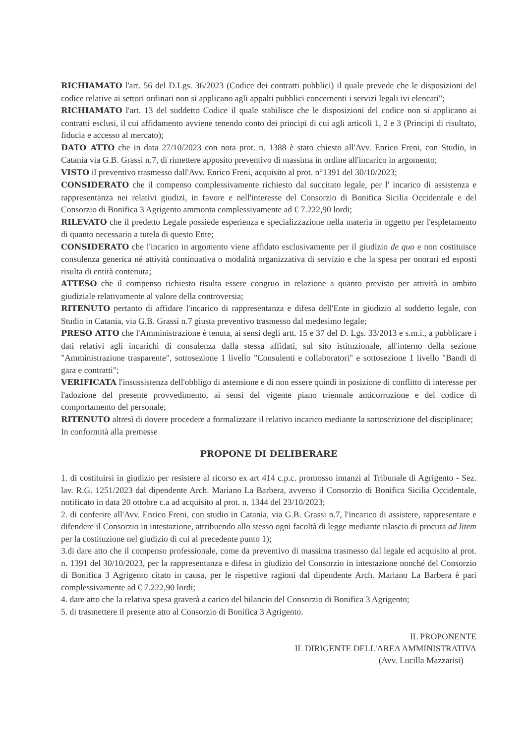RICHIAMATO l'art. 56 del D.Lgs. 36/2023 (Codice dei contratti pubblici) il quale prevede che le disposizioni del codice relative ai settori ordinari non si applicano agli appalti pubblici concernenti i servizi legali ivi elencati";
RICHIAMATO l'art. 13 del suddetto Codice il quale stabilisce che le disposizioni del codice non si applicano ai contratti esclusi, il cui affidamento avviene tenendo conto dei principi di cui agli articoli 1, 2 e 3 (Principi di risultato, fiducia e accesso al mercato);
DATO ATTO che in data 27/10/2023 con nota prot. n. 1388 è stato chiesto all'Avv. Enrico Freni, con Studio, in Catania via G.B. Grassi n.7, di rimettere apposito preventivo di massima in ordine all'incarico in argomento;
VISTO il preventivo trasmesso dall'Avv. Enrico Freni, acquisito al prot. n°1391 del 30/10/2023;
CONSIDERATO che il compenso complessivamente richiesto dal succitato legale, per l' incarico di assistenza e rappresentanza nei relativi giudizi, in favore e nell'interesse del Consorzio di Bonifica Sicilia Occidentale e del Consorzio di Bonifica 3 Agrigento ammonta complessivamente ad € 7.222,90 lordi;
RILEVATO che il predetto Legale possiede esperienza e specializzazione nella materia in oggetto per l'espletamento di quanto necessario a tutela di questo Ente;
CONSIDERATO che l'incarico in argomento viene affidato esclusivamente per il giudizio de quo e non costituisce consulenza generica né attività continuativa o modalità organizzativa di servizio e che la spesa per onorari ed esposti risulta di entità contenuta;
ATTESO che il compenso richiesto risulta essere congruo in relazione a quanto previsto per attività in ambito giudiziale relativamente al valore della controversia;
RITENUTO pertanto di affidare l'incarico di rappresentanza e difesa dell'Ente in giudizio al suddetto legale, con Studio in Catania, via G.B. Grassi n.7 giusta preventivo trasmesso dal medesimo legale;
PRESO ATTO che l'Amministrazione è tenuta, ai sensi degli artt. 15 e 37 del D. Lgs. 33/2013 e s.m.i., a pubblicare i dati relativi agli incarichi di consulenza dalla stessa affidati, sul sito istituzionale, all'interno della sezione "Amministrazione trasparente", sottosezione 1 livello "Consulenti e collaboratori" e sottosezione 1 livello "Bandi di gara e contratti";
VERIFICATA l'insussistenza dell'obbligo di astensione e di non essere quindi in posizione di conflitto di interesse per l'adozione del presente provvedimento, ai sensi del vigente piano triennale anticorruzione e del codice di comportamento del personale;
RITENUTO altresì di dovere procedere a formalizzare il relativo incarico mediante la sottoscrizione del disciplinare;
In conformità alla premesse
PROPONE DI DELIBERARE
1. di costituirsi in giudizio per resistere al ricorso ex art 414 c.p.c. promosso innanzi al Tribunale di Agrigento - Sez. lav. R.G. 1251/2023 dal dipendente Arch. Mariano La Barbera, avverso il Consorzio di Bonifica Sicilia Occidentale, notificato in data 20 ottobre c.a ad acquisito al prot. n. 1344 del 23/10/2023;
2. di conferire all'Avv. Enrico Freni, con studio in Catania, via G.B. Grassi n.7, l'incarico di assistere, rappresentare e difendere il Consorzio in intestazione, attribuendo allo stesso ogni facoltà di legge mediante rilascio di procura ad litem per la costituzione nel giudizio di cui al precedente punto 1);
3.di dare atto che il compenso professionale, come da preventivo di massima trasmesso dal legale ed acquisito al prot. n. 1391 del 30/10/2023, per la rappresentanza e difesa in giudizio del Consorzio in intestazione nonché del Consorzio di Bonifica 3 Agrigento citato in causa, per le rispettive ragioni dal dipendente Arch. Mariano La Barbera è pari complessivamente ad € 7.222,90 lordi;
4. dare atto che la relativa spesa graverà a carico del bilancio del Consorzio di Bonifica 3 Agrigento;
5. di trasmettere il presente atto al Consorzio di Bonifica 3 Agrigento.
IL PROPONENTE
IL DIRIGENTE DELL'AREA AMMINISTRATIVA
(Avv. Lucilla Mazzarisi)